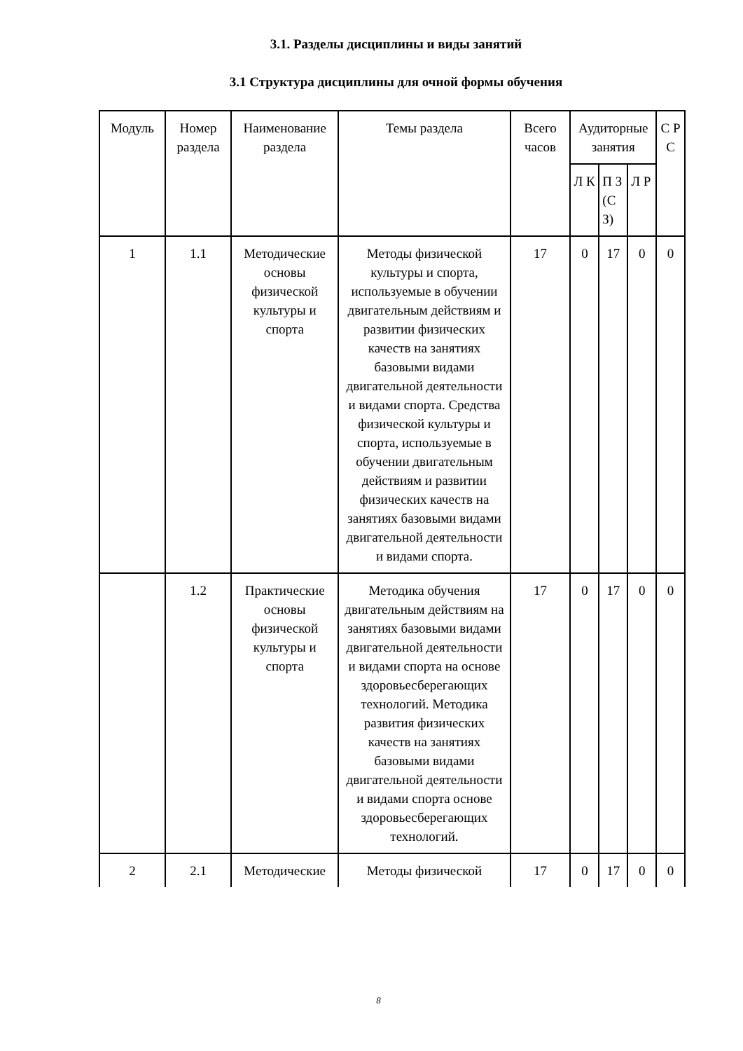3.1. Разделы дисциплины и виды занятий
3.1 Структура дисциплины для очной формы обучения
| Модуль | Номер раздела | Наименование раздела | Темы раздела | Всего часов | Аудиторные занятия | | | С Р С |
| --- | --- | --- | --- | --- | --- | --- | --- | --- |
| | | | | | Л К | П З (С З) | Л Р | |
| 1 | 1.1 | Методические основы физической культуры и спорта | Методы физической культуры и спорта, используемые в обучении двигательным действиям и развитии физических качеств на занятиях базовыми видами двигательной деятельности и видами спорта. Средства физической культуры и спорта, используемые в обучении двигательным действиям и развитии физических качеств на занятиях базовыми видами двигательной деятельности и видами спорта. | 17 | 0 | 17 | 0 | 0 |
| | 1.2 | Практические основы физической культуры и спорта | Методика обучения двигательным действиям на занятиях базовыми видами двигательной деятельности и видами спорта на основе здоровьесберегающих технологий. Методика развития физических качеств на занятиях базовыми видами двигательной деятельности и видами спорта основе здоровьесберегающих технологий. | 17 | 0 | 17 | 0 | 0 |
| 2 | 2.1 | Методические | Методы физической | 17 | 0 | 17 | 0 | 0 |
8